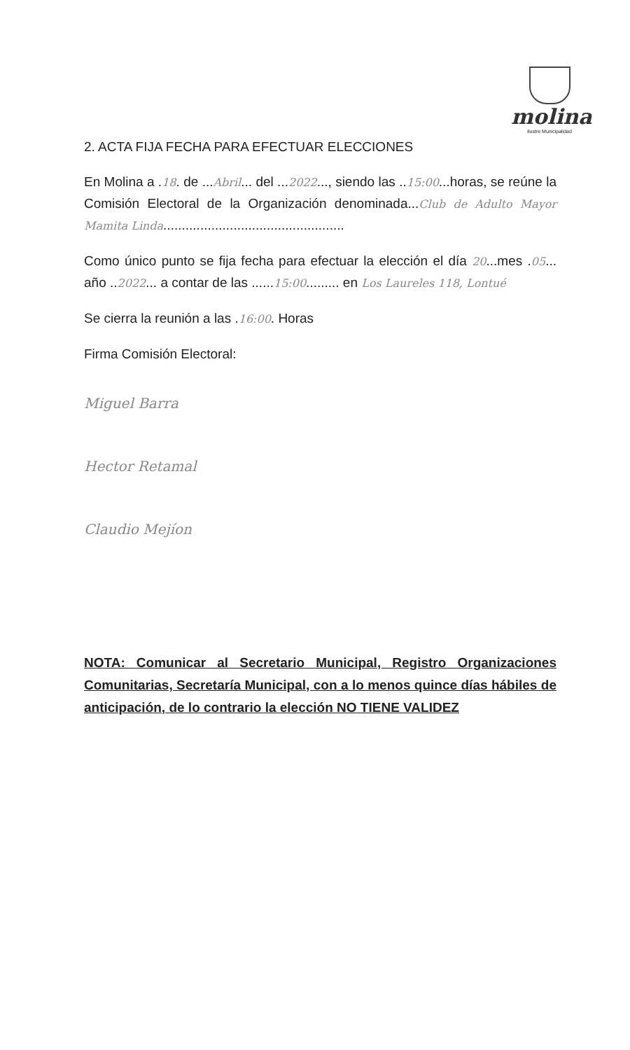molina
Ilustre Municipalidad
2. ACTA FIJA FECHA PARA EFECTUAR ELECCIONES
En Molina a .18. de ...Abril... del ...2022..., siendo las ..15:00...horas, se reúne la Comisión Electoral de la Organización denominada...Club de Adulto Mayor Mamita Linda.................................................
Como único punto se fija fecha para efectuar la elección el día 20...mes .05... año ..2022... a contar de las ......15:00......... en Los Laureles 118, Lontué
Se cierra la reunión a las .16:00. Horas
Firma Comisión Electoral:
Miguel Barra
Hector Retamal
Claudio Mejíon
NOTA: Comunicar al Secretario Municipal, Registro Organizaciones Comunitarias, Secretaría Municipal, con a lo menos quince días hábiles de anticipación, de lo contrario la elección NO TIENE VALIDEZ